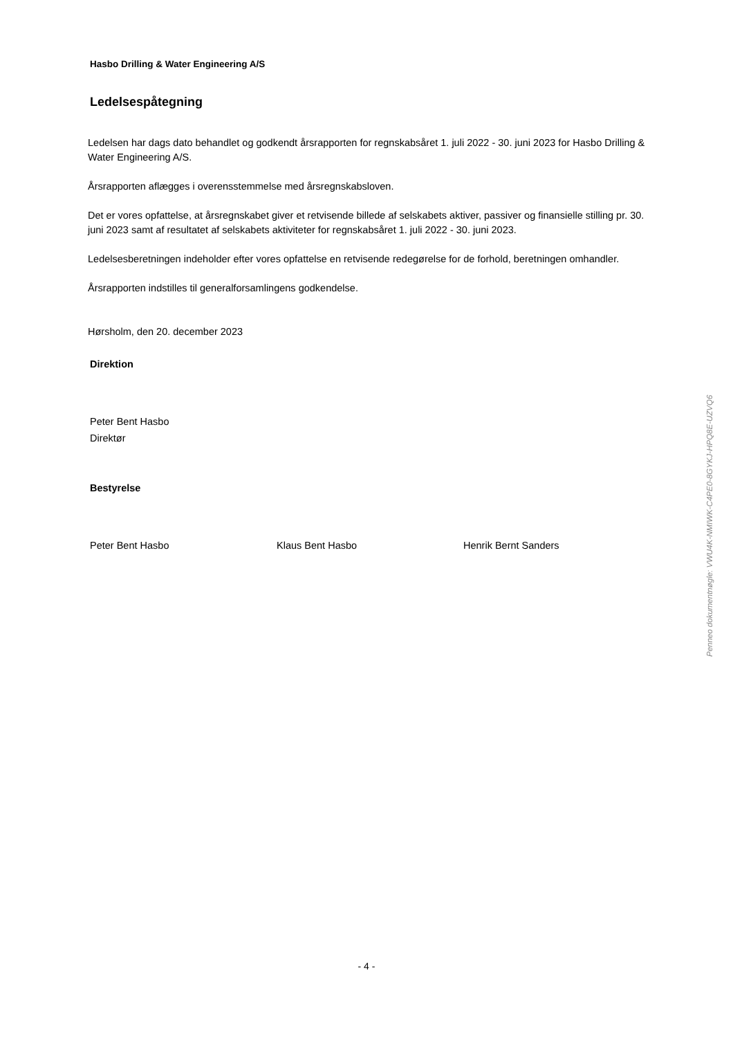Hasbo Drilling & Water Engineering A/S
Ledelsespåtegning
Ledelsen har dags dato behandlet og godkendt årsrapporten for regnskabsåret 1. juli 2022 - 30. juni 2023 for Hasbo Drilling & Water Engineering A/S.
Årsrapporten aflægges i overensstemmelse med årsregnskabsloven.
Det er vores opfattelse, at årsregnskabet giver et retvisende billede af selskabets aktiver, passiver og finansielle stilling pr. 30. juni 2023 samt af resultatet af selskabets aktiviteter for regnskabsåret 1. juli 2022 - 30. juni 2023.
Ledelsesberetningen indeholder efter vores opfattelse en retvisende redegørelse for de forhold, beretningen omhandler.
Årsrapporten indstilles til generalforsamlingens godkendelse.
Hørsholm, den 20. december 2023
Direktion
Peter Bent Hasbo
Direktør
Bestyrelse
Peter Bent Hasbo Klaus Bent Hasbo Henrik Bernt Sanders
- 4 -
Penneo dokumentnøgle: VWU4K-NMIWK-C4PE0-8GYKJ-HPQ8E-UZVQ6